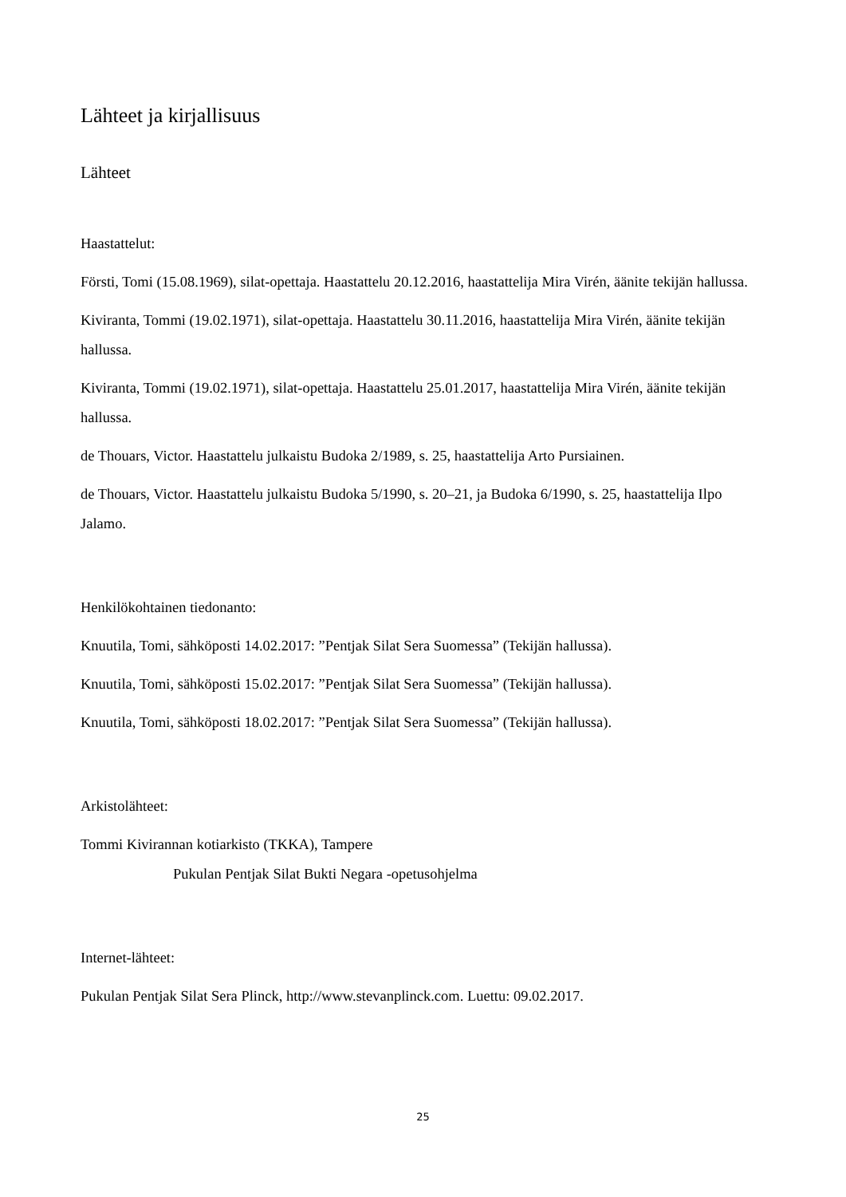Lähteet ja kirjallisuus
Lähteet
Haastattelut:
Försti, Tomi (15.08.1969), silat-opettaja. Haastattelu 20.12.2016, haastattelija Mira Virén, äänite tekijän hallussa.
Kiviranta, Tommi (19.02.1971), silat-opettaja. Haastattelu 30.11.2016, haastattelija Mira Virén, äänite tekijän hallussa.
Kiviranta, Tommi (19.02.1971), silat-opettaja. Haastattelu 25.01.2017, haastattelija Mira Virén, äänite tekijän hallussa.
de Thouars, Victor. Haastattelu julkaistu Budoka 2/1989, s. 25, haastattelija Arto Pursiainen.
de Thouars, Victor. Haastattelu julkaistu Budoka 5/1990, s. 20–21, ja Budoka 6/1990, s. 25, haastattelija Ilpo Jalamo.
Henkilökohtainen tiedonanto:
Knuutila, Tomi, sähköposti 14.02.2017: ”Pentjak Silat Sera Suomessa” (Tekijän hallussa).
Knuutila, Tomi, sähköposti 15.02.2017: ”Pentjak Silat Sera Suomessa” (Tekijän hallussa).
Knuutila, Tomi, sähköposti 18.02.2017: ”Pentjak Silat Sera Suomessa” (Tekijän hallussa).
Arkistolähteet:
Tommi Kivirannan kotiarkisto (TKKA), Tampere
Pukulan Pentjak Silat Bukti Negara -opetusohjelma
Internet-lähteet:
Pukulan Pentjak Silat Sera Plinck, http://www.stevanplinck.com. Luettu: 09.02.2017.
25